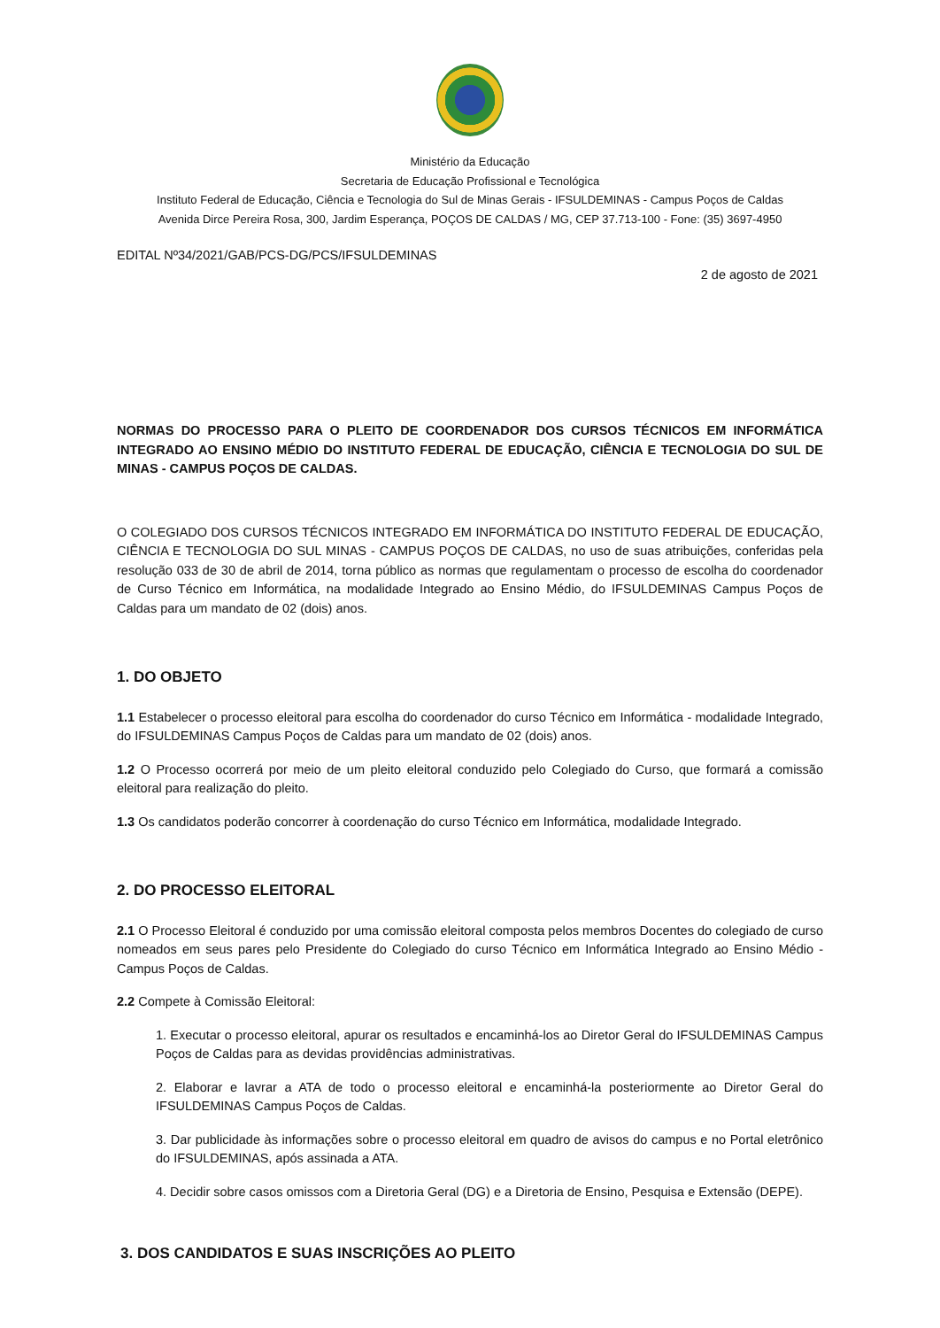Ministério da Educação
Secretaria de Educação Profissional e Tecnológica
Instituto Federal de Educação, Ciência e Tecnologia do Sul de Minas Gerais - IFSULDEMINAS - Campus Poços de Caldas
Avenida Dirce Pereira Rosa, 300, Jardim Esperança, POÇOS DE CALDAS / MG, CEP 37.713-100 - Fone: (35) 3697-4950
EDITAL Nº34/2021/GAB/PCS-DG/PCS/IFSULDEMINAS
2 de agosto de 2021
NORMAS DO PROCESSO PARA O PLEITO DE COORDENADOR DOS CURSOS TÉCNICOS EM INFORMÁTICA INTEGRADO AO ENSINO MÉDIO DO INSTITUTO FEDERAL DE EDUCAÇÃO, CIÊNCIA E TECNOLOGIA DO SUL DE MINAS - CAMPUS POÇOS DE CALDAS.
O COLEGIADO DOS CURSOS TÉCNICOS INTEGRADO EM INFORMÁTICA DO INSTITUTO FEDERAL DE EDUCAÇÃO, CIÊNCIA E TECNOLOGIA DO SUL MINAS - CAMPUS POÇOS DE CALDAS, no uso de suas atribuições, conferidas pela resolução 033 de 30 de abril de 2014, torna público as normas que regulamentam o processo de escolha do coordenador de Curso Técnico em Informática, na modalidade Integrado ao Ensino Médio, do IFSULDEMINAS Campus Poços de Caldas para um mandato de 02 (dois) anos.
1. DO OBJETO
1.1 Estabelecer o processo eleitoral para escolha do coordenador do curso Técnico em Informática - modalidade Integrado, do IFSULDEMINAS Campus Poços de Caldas para um mandato de 02 (dois) anos.
1.2 O Processo ocorrerá por meio de um pleito eleitoral conduzido pelo Colegiado do Curso, que formará a comissão eleitoral para realização do pleito.
1.3 Os candidatos poderão concorrer à coordenação do curso Técnico em Informática, modalidade Integrado.
2. DO PROCESSO ELEITORAL
2.1 O Processo Eleitoral é conduzido por uma comissão eleitoral composta pelos membros Docentes do colegiado de curso nomeados em seus pares pelo Presidente do Colegiado do curso Técnico em Informática Integrado ao Ensino Médio - Campus Poços de Caldas.
2.2 Compete à Comissão Eleitoral:
1. Executar o processo eleitoral, apurar os resultados e encaminhá-los ao Diretor Geral do IFSULDEMINAS Campus Poços de Caldas para as devidas providências administrativas.
2. Elaborar e lavrar a ATA de todo o processo eleitoral e encaminhá-la posteriormente ao Diretor Geral do IFSULDEMINAS Campus Poços de Caldas.
3. Dar publicidade às informações sobre o processo eleitoral em quadro de avisos do campus e no Portal eletrônico do IFSULDEMINAS, após assinada a ATA.
4. Decidir sobre casos omissos com a Diretoria Geral (DG) e a Diretoria de Ensino, Pesquisa e Extensão (DEPE).
3. DOS CANDIDATOS E SUAS INSCRIÇÕES AO PLEITO